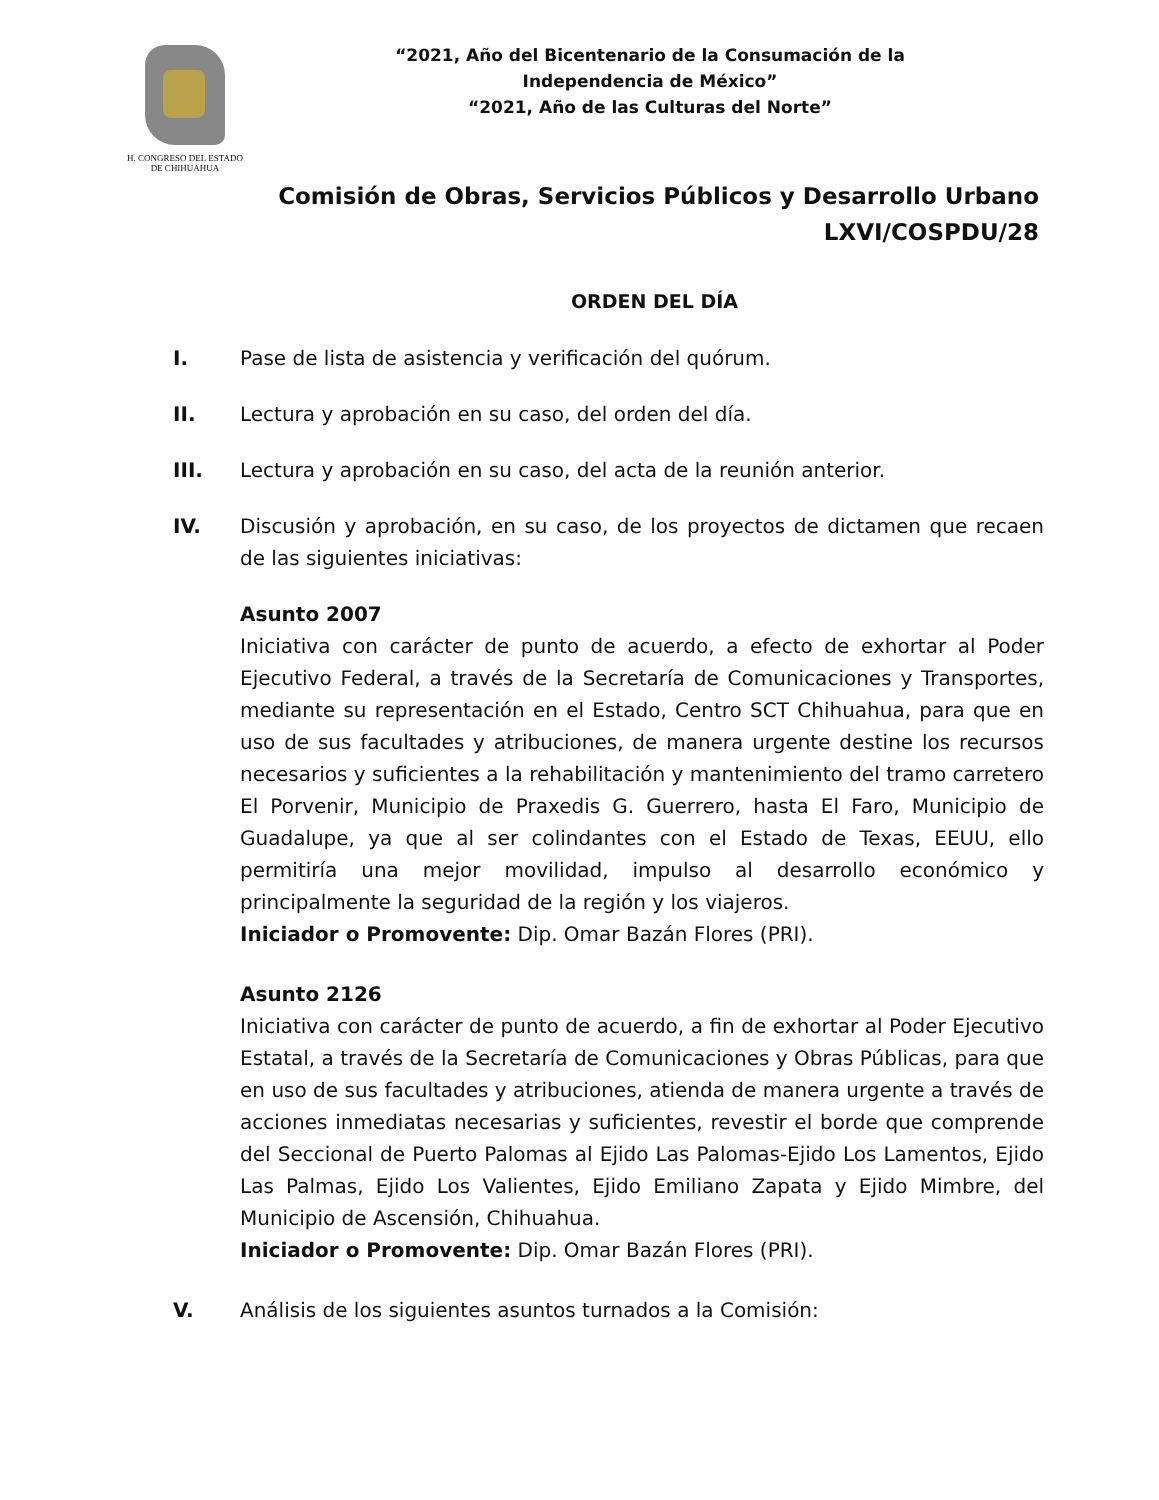H. CONGRESO DEL ESTADO
DE CHIHUAHUA
“2021, Año del Bicentenario de la Consumación de la Independencia de México”
“2021, Año de las Culturas del Norte”
Comisión de Obras, Servicios Públicos y Desarrollo Urbano
LXVI/COSPDU/28
ORDEN DEL DÍA
I. Pase de lista de asistencia y verificación del quórum.
II. Lectura y aprobación en su caso, del orden del día.
III. Lectura y aprobación en su caso, del acta de la reunión anterior.
IV. Discusión y aprobación, en su caso, de los proyectos de dictamen que recaen de las siguientes iniciativas:
Asunto 2007
Iniciativa con carácter de punto de acuerdo, a efecto de exhortar al Poder Ejecutivo Federal, a través de la Secretaría de Comunicaciones y Transportes, mediante su representación en el Estado, Centro SCT Chihuahua, para que en uso de sus facultades y atribuciones, de manera urgente destine los recursos necesarios y suficientes a la rehabilitación y mantenimiento del tramo carretero El Porvenir, Municipio de Praxedis G. Guerrero, hasta El Faro, Municipio de Guadalupe, ya que al ser colindantes con el Estado de Texas, EEUU, ello permitiría una mejor movilidad, impulso al desarrollo económico y principalmente la seguridad de la región y los viajeros.
Iniciador o Promovente: Dip. Omar Bazán Flores (PRI).
Asunto 2126
Iniciativa con carácter de punto de acuerdo, a fin de exhortar al Poder Ejecutivo Estatal, a través de la Secretaría de Comunicaciones y Obras Públicas, para que en uso de sus facultades y atribuciones, atienda de manera urgente a través de acciones inmediatas necesarias y suficientes, revestir el borde que comprende del Seccional de Puerto Palomas al Ejido Las Palomas-Ejido Los Lamentos, Ejido Las Palmas, Ejido Los Valientes, Ejido Emiliano Zapata y Ejido Mimbre, del Municipio de Ascensión, Chihuahua.
Iniciador o Promovente: Dip. Omar Bazán Flores (PRI).
V. Análisis de los siguientes asuntos turnados a la Comisión: